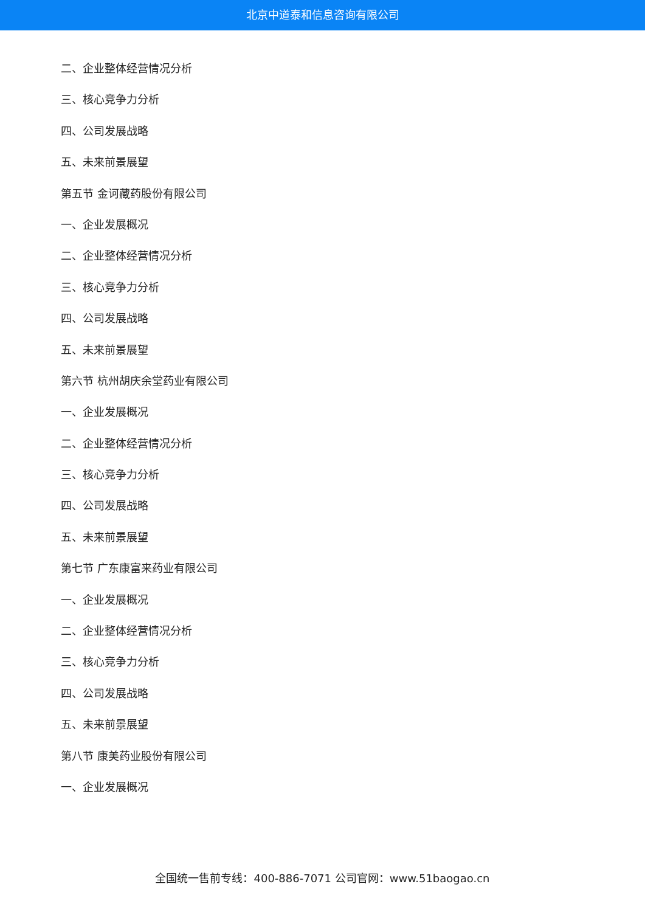北京中道泰和信息咨询有限公司
二、企业整体经营情况分析
三、核心竞争力分析
四、公司发展战略
五、未来前景展望
第五节 金诃藏药股份有限公司
一、企业发展概况
二、企业整体经营情况分析
三、核心竞争力分析
四、公司发展战略
五、未来前景展望
第六节 杭州胡庆余堂药业有限公司
一、企业发展概况
二、企业整体经营情况分析
三、核心竞争力分析
四、公司发展战略
五、未来前景展望
第七节 广东康富来药业有限公司
一、企业发展概况
二、企业整体经营情况分析
三、核心竞争力分析
四、公司发展战略
五、未来前景展望
第八节 康美药业股份有限公司
一、企业发展概况
全国统一售前专线：400-886-7071 公司官网：www.51baogao.cn